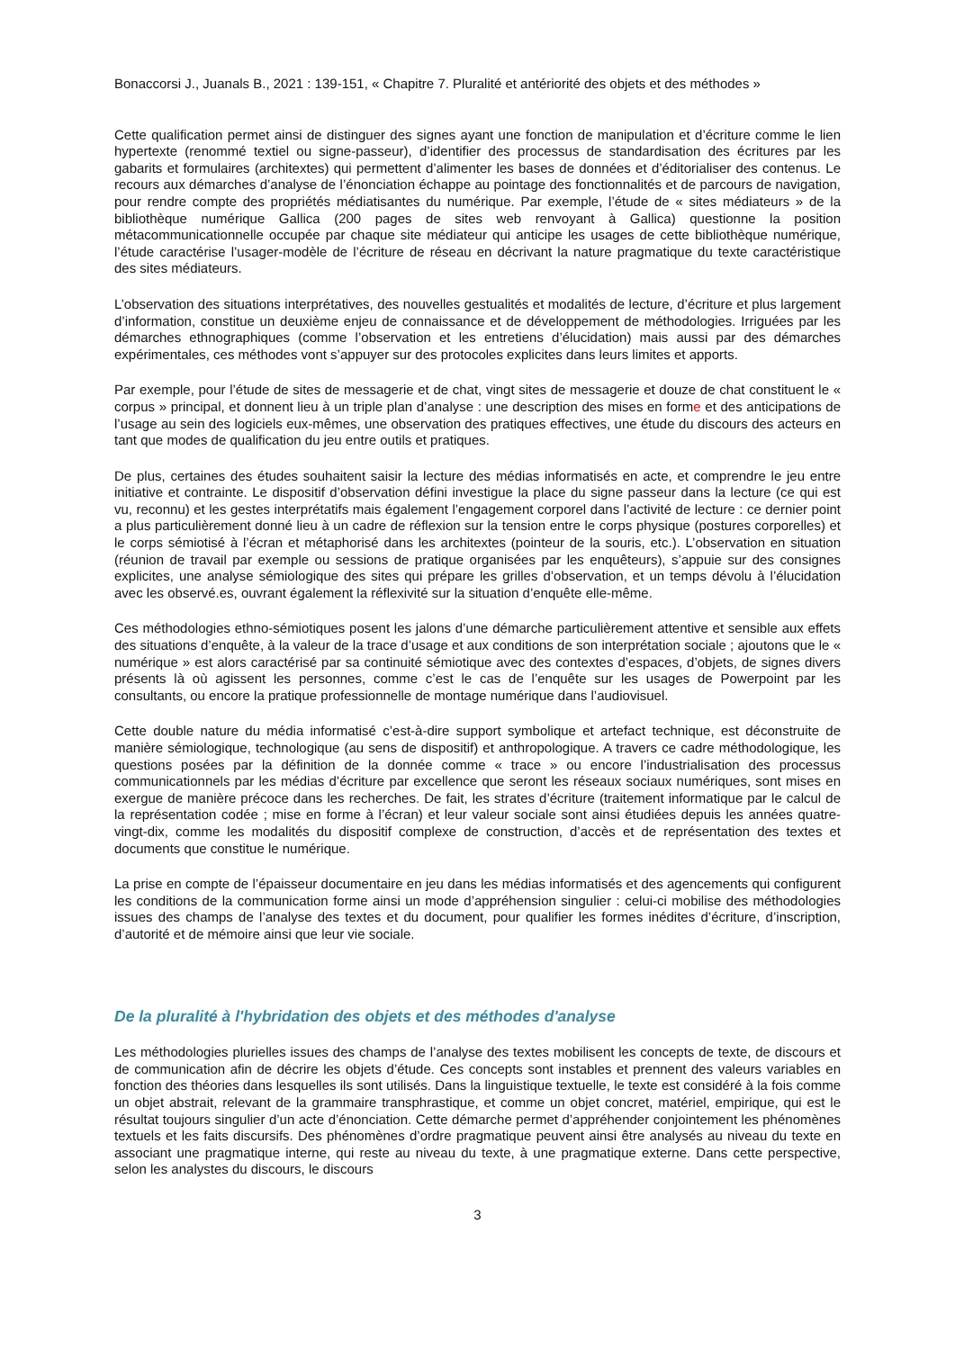Bonaccorsi J., Juanals B., 2021 : 139-151, « Chapitre 7. Pluralité et antériorité des objets et des méthodes »
Cette qualification permet ainsi de distinguer des signes ayant une fonction de manipulation et d’écriture comme le lien hypertexte (renommé textiel ou signe-passeur), d’identifier des processus de standardisation des écritures par les gabarits et formulaires (architextes) qui permettent d’alimenter les bases de données et d’éditorialiser des contenus. Le recours aux démarches d’analyse de l’énonciation échappe au pointage des fonctionnalités et de parcours de navigation, pour rendre compte des propriétés médiatisantes du numérique. Par exemple, l’étude de « sites médiateurs » de la bibliothèque numérique Gallica (200 pages de sites web renvoyant à Gallica) questionne la position métacommunicationnelle occupée par chaque site médiateur qui anticipe les usages de cette bibliothèque numérique, l’étude caractérise l’usager-modèle de l’écriture de réseau en décrivant la nature pragmatique du texte caractéristique des sites médiateurs.
L’observation des situations interprétatives, des nouvelles gestualités et modalités de lecture, d’écriture et plus largement d’information, constitue un deuxième enjeu de connaissance et de développement de méthodologies. Irriguées par les démarches ethnographiques (comme l’observation et les entretiens d’élucidation) mais aussi par des démarches expérimentales, ces méthodes vont s’appuyer sur des protocoles explicites dans leurs limites et apports.
Par exemple, pour l’étude de sites de messagerie et de chat, vingt sites de messagerie et douze de chat constituent le « corpus » principal, et donnent lieu à un triple plan d’analyse : une description des mises en forme et des anticipations de l’usage au sein des logiciels eux-mêmes, une observation des pratiques effectives, une étude du discours des acteurs en tant que modes de qualification du jeu entre outils et pratiques.
De plus, certaines des études souhaitent saisir la lecture des médias informatisés en acte, et comprendre le jeu entre initiative et contrainte. Le dispositif d’observation défini investigue la place du signe passeur dans la lecture (ce qui est vu, reconnu) et les gestes interprétatifs mais également l’engagement corporel dans l’activité de lecture : ce dernier point a plus particulièrement donné lieu à un cadre de réflexion sur la tension entre le corps physique (postures corporelles) et le corps sémiotisé à l’écran et métaphorisé dans les architextes (pointeur de la souris, etc.). L’observation en situation (réunion de travail par exemple ou sessions de pratique organisées par les enquêteurs), s’appuie sur des consignes explicites, une analyse sémiologique des sites qui prépare les grilles d’observation, et un temps dévolu à l’élucidation avec les observé.es, ouvrant également la réflexivité sur la situation d’enquête elle-même.
Ces méthodologies ethno-sémiotiques posent les jalons d’une démarche particulièrement attentive et sensible aux effets des situations d’enquête, à la valeur de la trace d’usage et aux conditions de son interprétation sociale ; ajoutons que le « numérique » est alors caractérisé par sa continuité sémiotique avec des contextes d’espaces, d’objets, de signes divers présents là où agissent les personnes, comme c’est le cas de l’enquête sur les usages de Powerpoint par les consultants, ou encore la pratique professionnelle de montage numérique dans l’audiovisuel.
Cette double nature du média informatisé c’est-à-dire support symbolique et artefact technique, est déconstruite de manière sémiologique, technologique (au sens de dispositif) et anthropologique. A travers ce cadre méthodologique, les questions posées par la définition de la donnée comme « trace » ou encore l’industrialisation des processus communicationnels par les médias d’écriture par excellence que seront les réseaux sociaux numériques, sont mises en exergue de manière précoce dans les recherches. De fait, les strates d’écriture (traitement informatique par le calcul de la représentation codée ; mise en forme à l’écran) et leur valeur sociale sont ainsi étudiées depuis les années quatre-vingt-dix, comme les modalités du dispositif complexe de construction, d’accès et de représentation des textes et documents que constitue le numérique.
La prise en compte de l’épaisseur documentaire en jeu dans les médias informatisés et des agencements qui configurent les conditions de la communication forme ainsi un mode d’appréhension singulier : celui-ci mobilise des méthodologies issues des champs de l’analyse des textes et du document, pour qualifier les formes inédites d’écriture, d’inscription, d’autorité et de mémoire ainsi que leur vie sociale.
De la pluralité à l'hybridation des objets et des méthodes d'analyse
Les méthodologies plurielles issues des champs de l’analyse des textes mobilisent les concepts de texte, de discours et de communication afin de décrire les objets d’étude. Ces concepts sont instables et prennent des valeurs variables en fonction des théories dans lesquelles ils sont utilisés. Dans la linguistique textuelle, le texte est considéré à la fois comme un objet abstrait, relevant de la grammaire transphrastique, et comme un objet concret, matériel, empirique, qui est le résultat toujours singulier d’un acte d’énonciation. Cette démarche permet d’appréhender conjointement les phénomènes textuels et les faits discursifs. Des phénomènes d’ordre pragmatique peuvent ainsi être analysés au niveau du texte en associant une pragmatique interne, qui reste au niveau du texte, à une pragmatique externe. Dans cette perspective, selon les analystes du discours, le discours
3